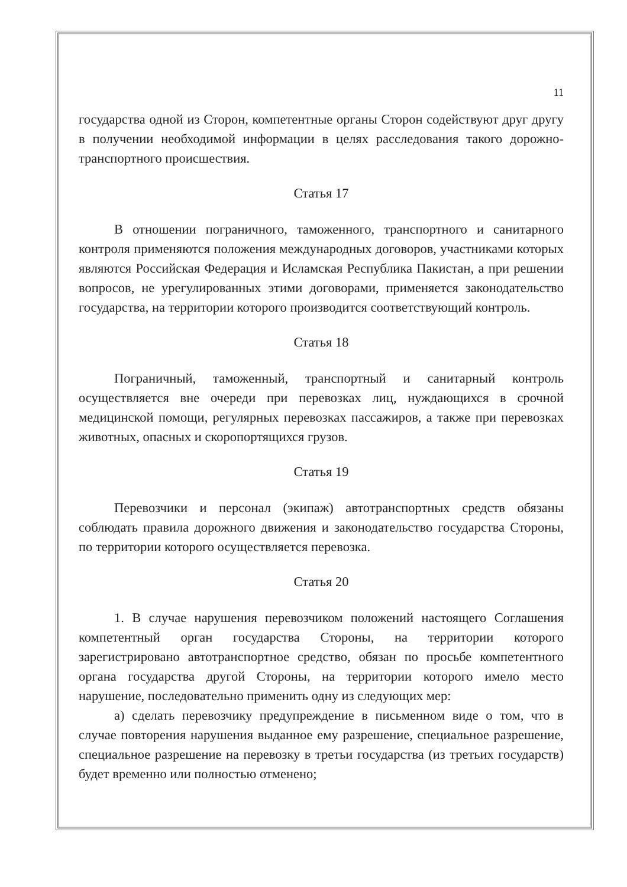11
государства одной из Сторон, компетентные органы Сторон содействуют друг другу в получении необходимой информации в целях расследования такого дорожно-транспортного происшествия.
Статья 17
В отношении пограничного, таможенного, транспортного и санитарного контроля применяются положения международных договоров, участниками которых являются Российская Федерация и Исламская Республика Пакистан, а при решении вопросов, не урегулированных этими договорами, применяется законодательство государства, на территории которого производится соответствующий контроль.
Статья 18
Пограничный, таможенный, транспортный и санитарный контроль осуществляется вне очереди при перевозках лиц, нуждающихся в срочной медицинской помощи, регулярных перевозках пассажиров, а также при перевозках животных, опасных и скоропортящихся грузов.
Статья 19
Перевозчики и персонал (экипаж) автотранспортных средств обязаны соблюдать правила дорожного движения и законодательство государства Стороны, по территории которого осуществляется перевозка.
Статья 20
1. В случае нарушения перевозчиком положений настоящего Соглашения компетентный орган государства Стороны, на территории которого зарегистрировано автотранспортное средство, обязан по просьбе компетентного органа государства другой Стороны, на территории которого имело место нарушение, последовательно применить одну из следующих мер:
а) сделать перевозчику предупреждение в письменном виде о том, что в случае повторения нарушения выданное ему разрешение, специальное разрешение, специальное разрешение на перевозку в третьи государства (из третьих государств) будет временно или полностью отменено;